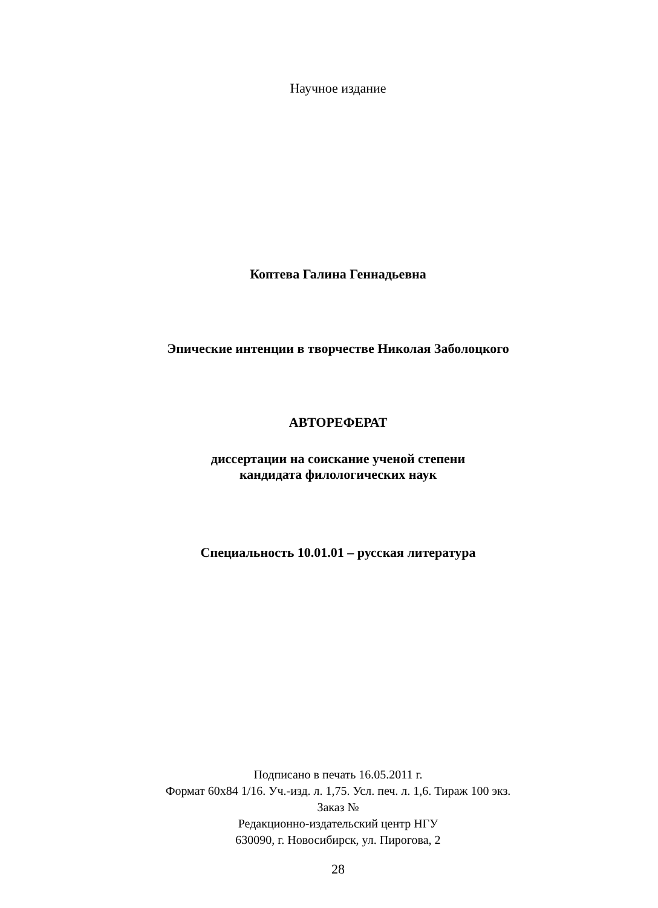Научное издание
Коптева Галина Геннадьевна
Эпические интенции в творчестве Николая Заболоцкого
АВТОРЕФЕРАТ
диссертации на соискание ученой степени
кандидата филологических наук
Специальность 10.01.01 – русская литература
Подписано в печать 16.05.2011 г.
Формат 60х84 1/16. Уч.-изд. л. 1,75. Усл. печ. л. 1,6. Тираж 100 экз.
Заказ №
Редакционно-издательский центр НГУ
630090, г. Новосибирск, ул. Пирогова, 2
28